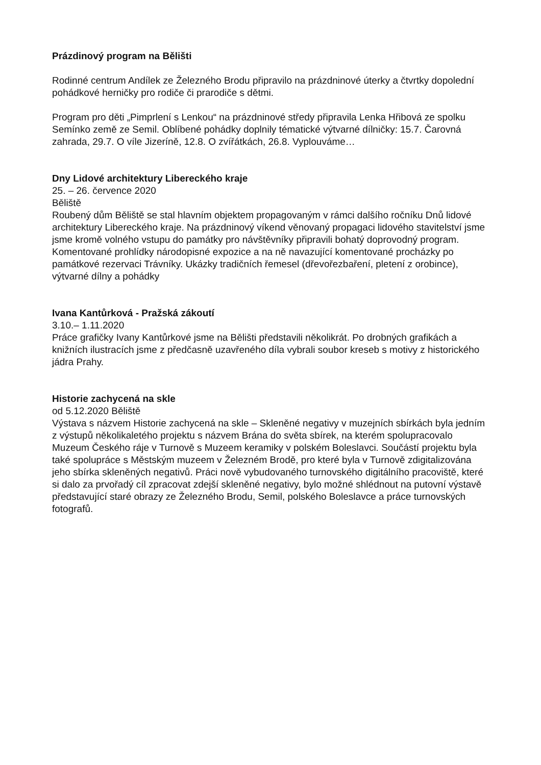Prázdinový program na Bělišti
Rodinné centrum Andílek ze Železného Brodu připravilo na prázdninové úterky a čtvrtky dopolední pohádkové herničky pro rodiče či prarodiče s dětmi.
Program pro děti „Pimprlení s Lenkou“ na prázdninové středy připravila Lenka Hřibová ze spolku Semínko země ze Semil. Oblíbené pohádky doplnily tématické výtvarné dílničky: 15.7. Čarovná zahrada, 29.7. O víle Jizeríně, 12.8. O zvířátkách, 26.8. Vyplouváme…
Dny Lidové architektury Libereckého kraje
25. – 26. července 2020
Běliště
Roubený dům Běliště se stal hlavním objektem propagovaným v rámci dalšího ročníku Dnů lidové architektury Libereckého kraje. Na prázdninový víkend věnovaný propagaci lidového stavitelství jsme jsme kromě volného vstupu do památky pro návštěvníky připravili bohatý doprovodný program. Komentované prohlídky národopisné expozice a na ně navazující komentované procházky po památkové rezervaci Trávníky. Ukázky tradičních řemesel (dřevořezbaření, pletení z orobince), výtvarné dílny a pohádky
Ivana Kantůrková - Pražská zákoutí
3.10.– 1.11.2020
Práce grafičky Ivany Kantůrkové jsme na Bělišti představili několikrát. Po drobných grafikách a knižních ilustracích jsme z předčasně uzavřeného díla vybrali soubor kreseb s motivy z historického jádra Prahy.
Historie zachycená na skle
od 5.12.2020 Běliště
Výstava s názvem Historie zachycená na skle – Skleněné negativy v muzejních sbírkách byla jedním z výstupů několikaletého projektu s názvem Brána do světa sbírek, na kterém spolupracovalo Muzeum Českého ráje v Turnově s Muzeem keramiky v polském Boleslavci. Součástí projektu byla také spolupráce s Městským muzeem v Železném Brodě, pro které byla v Turnově zdigitalizována jeho sbírka skleněných negativů. Práci nově vybudovaného turnovského digitálního pracoviště, které si dalo za prvořadý cíl zpracovat zdejší skleněné negativy, bylo možné shlédnout na putovní výstavě představující staré obrazy ze Železného Brodu, Semil, polského Boleslavce a práce turnovských fotografů.